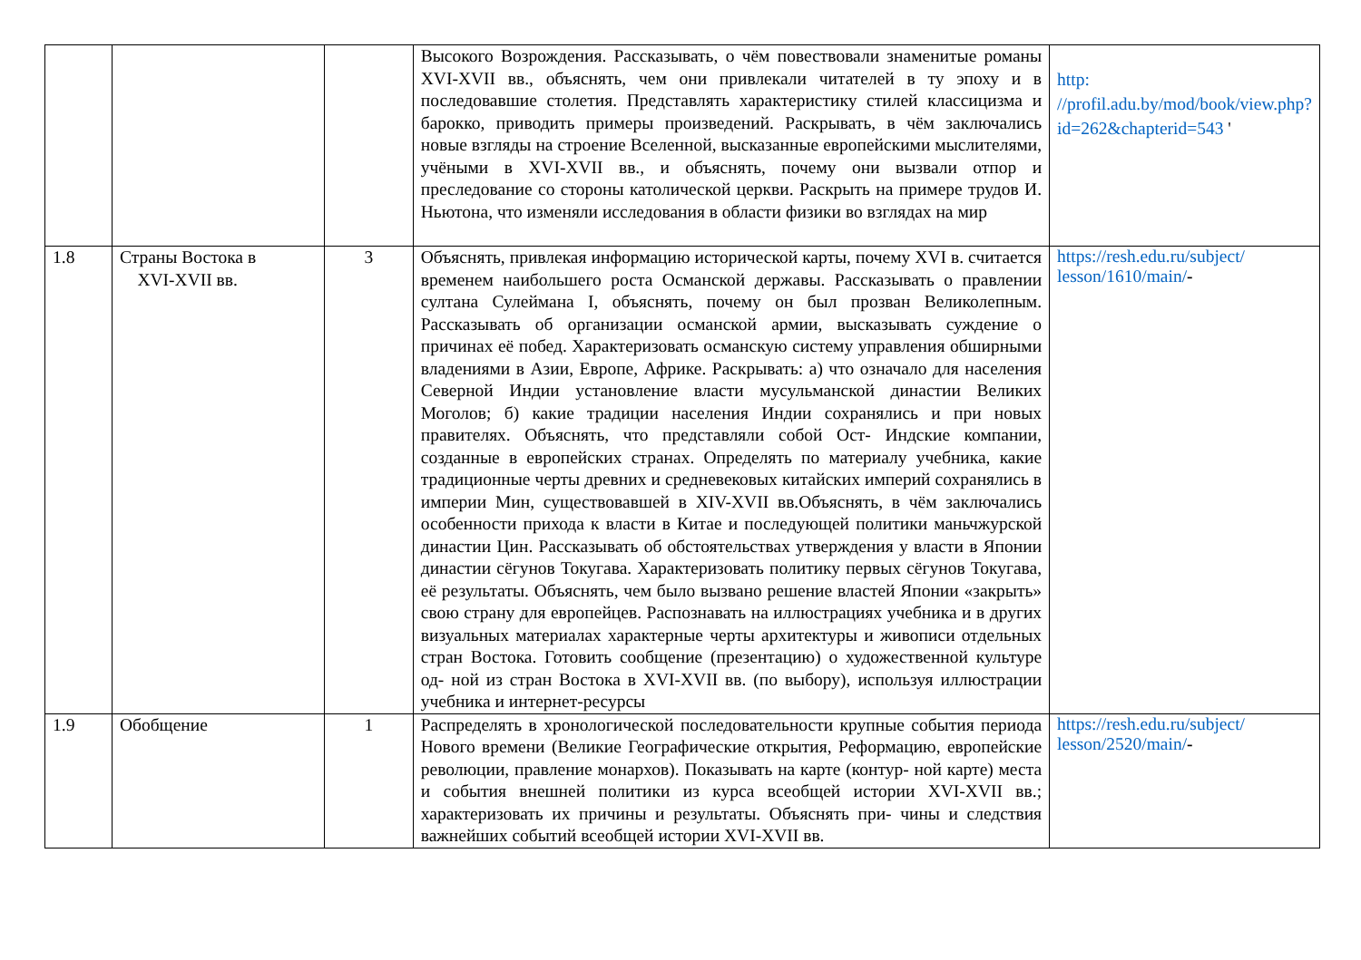| | | | Высокого Возрождения. Рассказывать, о чём повествовали знаменитые романы XVI-XVII вв., объяснять, чем они привлекали читателей в ту эпоху и в последовавшие столетия. Представлять характеристику стилей классицизма и барокко, приводить примеры произведений. Раскрывать, в чём заключались новые взгляды на строение Вселенной, высказанные европейскими мыслителями, учёными в XVI-XVII вв., и объяснять, почему они вызвали отпор и преследование со стороны католической церкви. Раскрыть на примере трудов И. Ньютона, что изменяли исследования в области физики во взглядах на мир | http: //profil.adu.by/mod/book/view.php?id=262&chapterid=543 ' |
| 1.8 | Страны Востока в XVI-XVII вв. | 3 | Объяснять, привлекая информацию исторической карты, почему XVI в. считается временем наибольшего роста Османской державы. Рассказывать о правлении султана Сулеймана I, объяснять, почему он был прозван Великолепным. Рассказывать об организации османской армии, высказывать суждение о причинах её побед. Характеризовать османскую систему управления обширными владениями в Азии, Европе, Африке. Раскрывать: а) что означало для населения Северной Индии установление власти мусульманской династии Великих Моголов; б) какие традиции населения Индии сохранялись и при новых правителях. Объяснять, что представляли собой Ост- Индские компании, созданные в европейских странах. Определять по материалу учебника, какие традиционные черты древних и средневековых китайских империй сохранялись в империи Мин, существовавшей в XIV-XVII вв.Объяснять, в чём заключались особенности прихода к власти в Китае и последующей политики маньчжурской династии Цин. Рассказывать об обстоятельствах утверждения у власти в Японии династии сёгунов Токугава. Характеризовать политику первых сёгунов Токугава, её результаты. Объяснять, чем было вызвано решение властей Японии «закрыть» свою страну для европейцев. Распознавать на иллюстрациях учебника и в других визуальных материалах характерные черты архитектуры и живописи отдельных стран Востока. Готовить сообщение (презентацию) о художественной культуре од- ной из стран Востока в XVI-XVII вв. (по выбору), используя иллюстрации учебника и интернет-ресурсы | https://resh.edu.ru/subject/ lesson/1610/main/ - |
| 1.9 | Обобщение | 1 | Распределять в хронологической последовательности крупные события периода Нового времени (Великие Географические открытия, Реформацию, европейские революции, правление монархов). Показывать на карте (контур- ной карте) места и события внешней политики из курса всеобщей истории XVI-XVII вв.; характеризовать их причины и результаты. Объяснять при- чины и следствия важнейших событий всеобщей истории XVI-XVII вв. | https://resh.edu.ru/subject/ lesson/2520/main/ - |